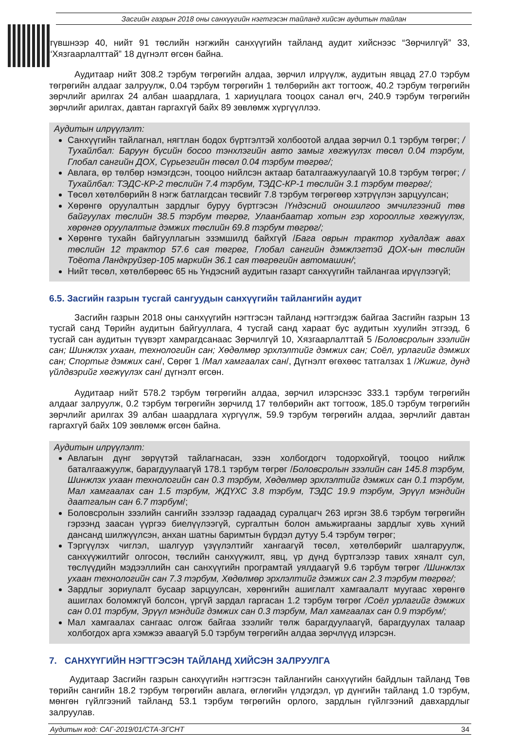Засгийн газрын 2018 оны санхүүгийн нэгтгэсэн тайланд хийсэн аудитын тайлан
түвшнээр 40, нийт 91 төслийн нэгжийн санхүүгийн тайланд аудит хийснээс “Зөрчилгүй” 33, “Хязгаарлалттай” 18 дүгнэлт өгсөн байна.
Аудитаар нийт 308.2 тэрбум төгрөгийн алдаа, зөрчил илрүүлж, аудитын явцад 27.0 тэрбум төгрөгийн алдааг залруулж, 0.04 тэрбум төгрөгийн 1 төлбөрийн акт тогтоож, 40.2 тэрбум төгрөгийн зөрчлийг арилгах 24 албан шаардлага, 1 хариуцлага тооцох санал өгч, 240.9 тэрбум төгрөгийн зөрчлийг арилгах, давтан гаргахгүй байх 89 зөвлөмж хүргүүллээ.
Аудитын илрүүлэлт:
Санхүүгийн тайлагнал, нягтлан бодох бүртгэлтэй холбоотой алдаа зөрчил 0.1 тэрбум төгрөг; /Тухайлбал: Баруун бүсийн босоо тэнхлэгийн авто замыг хөгжүүлэх төсөл 0.04 тэрбум, Глобал сангийн ДОХ, Сүрьеэгийн төсөл 0.04 тэрбум төгрөг/;
Авлага, өр төлбөр нэмэгдсэн, тооцоо нийлсэн актаар баталгаажуулаагүй 10.8 тэрбум төгрөг; /Тухайлбал: ТЭДС-КР-2 төслийн 7.4 тэрбум, ТЭДС-КР-1 төслийн 3.1 тэрбум төгрөг/;
Төсөл хөтөлбөрийн 8 нэгж батлагдсан төсвийг 7.8 тэрбум төгрөгөөр хэтрүүлэн зарцуулсан;
Хөрөнгө оруулалтын зардлыг буруу бүртгэсэн /Үндэсний оношилгоо эмчилгээний төв байгуулах төслийн 38.5 тэрбум төгрөг, Улаанбаатар хотын гэр хорооллыг хөгжүүлэх, хөрөнгө оруулалтыг дэмжих төслийн 69.8 тэрбум төгрөг/;
Хөрөнгө тухайн байгууллагын эзэмшилд байхгүй /Бага оврын трактор худалдаж авах төслийн 12 трактор 57.6 сая төгрөг, Глобал сангийн дэмжлэгтэй ДОХ-ын төслийн Тоёота Ландкруйзер-105 маркийн 36.1 сая төгрөгийн автомашин/;
Нийт төсөл, хөтөлбөрөөс 65 нь Үндэсний аудитын газарт санхүүгийн тайлангаа ирүүлээгүй;
6.5. Засгийн газрын тусгай сангуудын санхүүгийн тайлангийн аудит
Засгийн газрын 2018 оны санхүүгийн нэгтгэсэн тайланд нэгтгэгдэж байгаа Засгийн газрын 13 тусгай санд Төрийн аудитын байгууллага, 4 тусгай санд хараат бус аудитын хуулийн этгээд, 6 тусгай сан аудитын түүвэрт хамрагдсанаас Зөрчилгүй 10, Хязгаарлалттай 5 /Боловсролын зээлийн сан; Шинжлэх ухаан, технологийн сан; Хөдөлмөр эрхлэлтийг дэмжих сан; Соёл, урлагийг дэмжих сан; Спортыг дэмжих сан/, Сөрөг 1 /Мал хамгаалах сан/, Дүгнэлт өгөхөөс татгалзах 1 /Жижиг, дунд үйлдвэрийг хөгжүүлэх сан/ дүгнэлт өгсөн.
Аудитаар нийт 578.2 тэрбум төгрөгийн алдаа, зөрчил илэрснээс 333.1 тэрбум төгрөгийн алдааг залруулж, 0.2 тэрбум төгрөгийн зөрчилд 17 төлбөрийн акт тогтоож, 185.0 тэрбум төгрөгийн зөрчлийг арилгах 39 албан шаардлага хүргүүлж, 59.9 тэрбум төгрөгийн алдаа, зөрчлийг давтан гаргахгүй байх 109 зөвлөмж өгсөн байна.
Аудитын илрүүлэлт:
Авлагын дүнг зөрүүтэй тайлагнасан, эзэн холбогдогч тодорхойгүй, тооцоо нийлж баталгаажуулж, барагдуулаагүй 178.1 тэрбум төгрөг /Боловсролын зээлийн сан 145.8 тэрбум, Шинжлэх ухаан технологийн сан 0.3 тэрбум, Хөдөлмөр эрхлэлтийг дэмжих сан 0.1 тэрбум, Мал хамгаалах сан 1.5 тэрбум, ЖДҮХС 3.8 тэрбум, ТЭДС 19.9 тэрбум, Эрүүл мэндийн даатгалын сан 6.7 тэрбум/;
Боловсролын зээлийн сангийн зээлээр гадаадад суралцагч 263 иргэн 38.6 тэрбум төгрөгийн гэрээнд заасан үүргээ биелүүлээгүй, сургалтын болон амьжиргааны зардлыг хувь хүний дансанд шилжүүлсэн, анхан шатны баримтын бүрдэл дутуу 5.4 тэрбум төгрөг;
Тэргүүлэх чиглэл, шалгуур үзүүлэлтийг хангаагүй төсөл, хөтөлбөрийг шалгаруулж, санхүүжилтийг олгосон, төслийн санхүүжилт, явц, үр дүнд бүртгэлээр тавих хяналт сул, төслүүдийн мэдээллийн сан санхүүгийн програмтай уялдаагүй 9.6 тэрбум төгрөг /Шинжлэх ухаан технологийн сан 7.3 тэрбум, Хөдөлмөр эрхлэлтийг дэмжих сан 2.3 тэрбум төгрөг/;
Зардлыг зориулалт бусаар зарцуулсан, хөрөнгийн ашиглалт хамгаалалт муугаас хөрөнгө ашиглах боломжгүй болсон, үргүй зардал гаргасан 1.2 тэрбум төгрөг /Соёл урлагийг дэмжих сан 0.01 тэрбум, Эрүүл мэндийг дэмжих сан 0.3 тэрбум, Мал хамгаалах сан 0.9 тэрбум/;
Мал хамгаалах сангаас олгож байгаа зээлийг төлж барагдуулаагүй, барагдуулах талаар холбогдох арга хэмжээ аваагүй 5.0 тэрбум төгрөгийн алдаа зөрчлүүд илэрсэн.
7. САНХҮҮГИЙН НЭГТГЭСЭН ТАЙЛАНД ХИЙСЭН ЗАЛРУУЛГА
Аудитаар Засгийн газрын санхүүгийн нэгтгэсэн тайлангийн санхүүгийн байдлын тайланд Төв төрийн сангийн 18.2 тэрбум төгрөгийн авлага, өглөгийн үлдэгдэл, үр дүнгийн тайланд 1.0 тэрбум, мөнгөн гүйлгээний тайланд 53.1 тэрбум төгрөгийн орлого, зардлын гүйлгээний давхардлыг залруулав.
Аудитын код: САГ-2019/01/СТА-ЗГСНТ 34